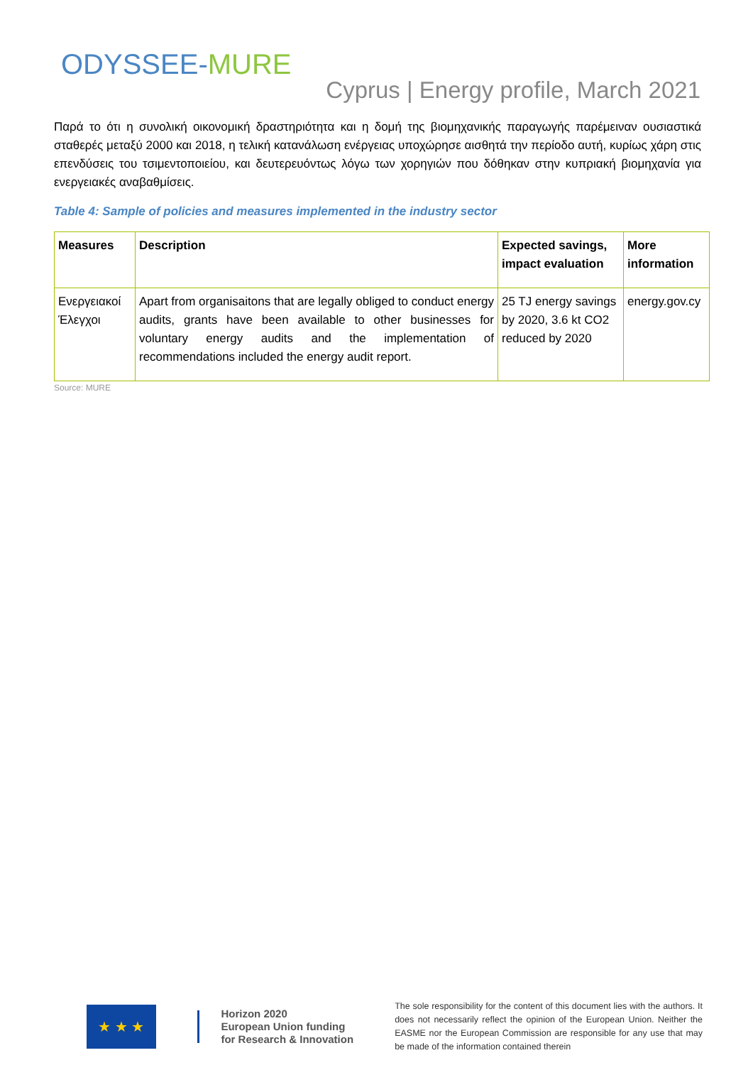ODYSSEE-MURE
Cyprus | Energy profile, March 2021
Παρά το ότι η συνολική οικονομική δραστηριότητα και η δομή της βιομηχανικής παραγωγής παρέμειναν ουσιαστικά σταθερές μεταξύ 2000 και 2018, η τελική κατανάλωση ενέργειας υποχώρησε αισθητά την περίοδο αυτή, κυρίως χάρη στις επενδύσεις του τσιμεντοποιείου, και δευτερευόντως λόγω των χορηγιών που δόθηκαν στην κυπριακή βιομηχανία για ενεργειακές αναβαθμίσεις.
Table 4: Sample of policies and measures implemented in the industry sector
| Measures | Description | Expected savings, impact evaluation | More information |
| --- | --- | --- | --- |
| Ενεργειακοί Έλεγχοι | Apart from organisaitons that are legally obliged to conduct energy audits, grants have been available to other businesses for voluntary energy audits and the implementation of recommendations included the energy audit report. | 25 TJ energy savings by 2020, 3.6 kt CO2 reduced by 2020 | energy.gov.cy |
Source: MURE
★ ★ ★
Horizon 2020
European Union funding
for Research & Innovation
The sole responsibility for the content of this document lies with the authors. It does not necessarily reflect the opinion of the European Union. Neither the EASME nor the European Commission are responsible for any use that may be made of the information contained therein